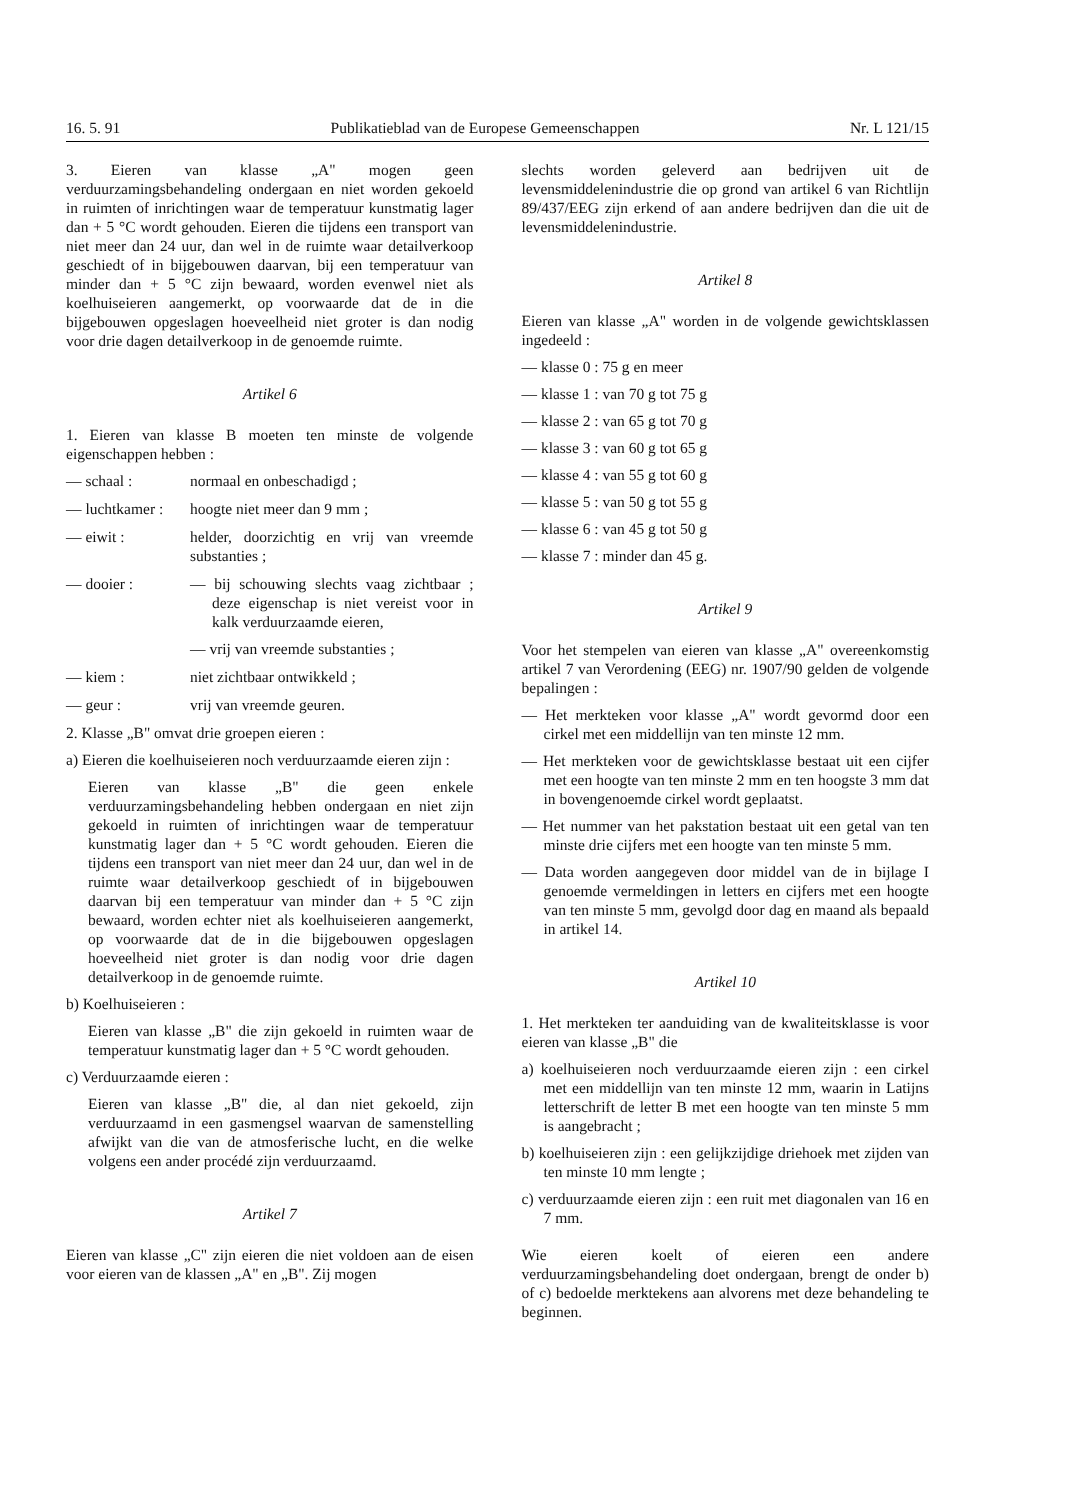16. 5. 91 Publikatieblad van de Europese Gemeenschappen Nr. L 121/15
3. Eieren van klasse „A" mogen geen verduurzamingsbehandeling ondergaan en niet worden gekoeld in ruimten of inrichtingen waar de temperatuur kunstmatig lager dan + 5 °C wordt gehouden. Eieren die tijdens een transport van niet meer dan 24 uur, dan wel in de ruimte waar detailverkoop geschiedt of in bijgebouwen daarvan, bij een temperatuur van minder dan + 5 °C zijn bewaard, worden evenwel niet als koelhuiseieren aangemerkt, op voorwaarde dat de in die bijgebouwen opgeslagen hoeveelheid niet groter is dan nodig voor drie dagen detailverkoop in de genoemde ruimte.
Artikel 6
1. Eieren van klasse B moeten ten minste de volgende eigenschappen hebben :
— schaal : normaal en onbeschadigd ;
— luchtkamer : hoogte niet meer dan 9 mm ;
— eiwit : helder, doorzichtig en vrij van vreemde substanties ;
— dooier : — bij schouwing slechts vaag zichtbaar ; deze eigenschap is niet vereist voor in kalk verduurzaamde eieren,
— vrij van vreemde substanties ;
— kiem : niet zichtbaar ontwikkeld ;
— geur : vrij van vreemde geuren.
2. Klasse „B" omvat drie groepen eieren :
a) Eieren die koelhuiseieren noch verduurzaamde eieren zijn :
Eieren van klasse „B" die geen enkele verduurzamingsbehandeling hebben ondergaan en niet zijn gekoeld in ruimten of inrichtingen waar de temperatuur kunstmatig lager dan + 5 °C wordt gehouden. Eieren die tijdens een transport van niet meer dan 24 uur, dan wel in de ruimte waar detailverkoop geschiedt of in bijgebouwen daarvan bij een temperatuur van minder dan + 5 °C zijn bewaard, worden echter niet als koelhuiseieren aangemerkt, op voorwaarde dat de in die bijgebouwen opgeslagen hoeveelheid niet groter is dan nodig voor drie dagen detailverkoop in de genoemde ruimte.
b) Koelhuiseieren :
Eieren van klasse „B" die zijn gekoeld in ruimten waar de temperatuur kunstmatig lager dan + 5 °C wordt gehouden.
c) Verduurzaamde eieren :
Eieren van klasse „B" die, al dan niet gekoeld, zijn verduurzaamd in een gasmengsel waarvan de samenstelling afwijkt van die van de atmosferische lucht, en die welke volgens een ander procédé zijn verduurzaamd.
Artikel 7
Eieren van klasse „C" zijn eieren die niet voldoen aan de eisen voor eieren van de klassen „A" en „B". Zij mogen
slechts worden geleverd aan bedrijven uit de levensmiddelenindustrie die op grond van artikel 6 van Richtlijn 89/437/EEG zijn erkend of aan andere bedrijven dan die uit de levensmiddelenindustrie.
Artikel 8
Eieren van klasse „A" worden in de volgende gewichtsklassen ingedeeld :
— klasse 0 : 75 g en meer
— klasse 1 : van 70 g tot 75 g
— klasse 2 : van 65 g tot 70 g
— klasse 3 : van 60 g tot 65 g
— klasse 4 : van 55 g tot 60 g
— klasse 5 : van 50 g tot 55 g
— klasse 6 : van 45 g tot 50 g
— klasse 7 : minder dan 45 g.
Artikel 9
Voor het stempelen van eieren van klasse „A" overeenkomstig artikel 7 van Verordening (EEG) nr. 1907/90 gelden de volgende bepalingen :
— Het merkteken voor klasse „A" wordt gevormd door een cirkel met een middellijn van ten minste 12 mm.
— Het merkteken voor de gewichtsklasse bestaat uit een cijfer met een hoogte van ten minste 2 mm en ten hoogste 3 mm dat in bovengenoemde cirkel wordt geplaatst.
— Het nummer van het pakstation bestaat uit een getal van ten minste drie cijfers met een hoogte van ten minste 5 mm.
— Data worden aangegeven door middel van de in bijlage I genoemde vermeldingen in letters en cijfers met een hoogte van ten minste 5 mm, gevolgd door dag en maand als bepaald in artikel 14.
Artikel 10
1. Het merkteken ter aanduiding van de kwaliteitsklasse is voor eieren van klasse „B" die
a) koelhuiseieren noch verduurzaamde eieren zijn : een cirkel met een middellijn van ten minste 12 mm, waarin in Latijns letterschrift de letter B met een hoogte van ten minste 5 mm is aangebracht ;
b) koelhuiseieren zijn : een gelijkzijdige driehoek met zijden van ten minste 10 mm lengte ;
c) verduurzaamde eieren zijn : een ruit met diagonalen van 16 en 7 mm.
Wie eieren koelt of eieren een andere verduurzamingsbehandeling doet ondergaan, brengt de onder b) of c) bedoelde merktekens aan alvorens met deze behandeling te beginnen.